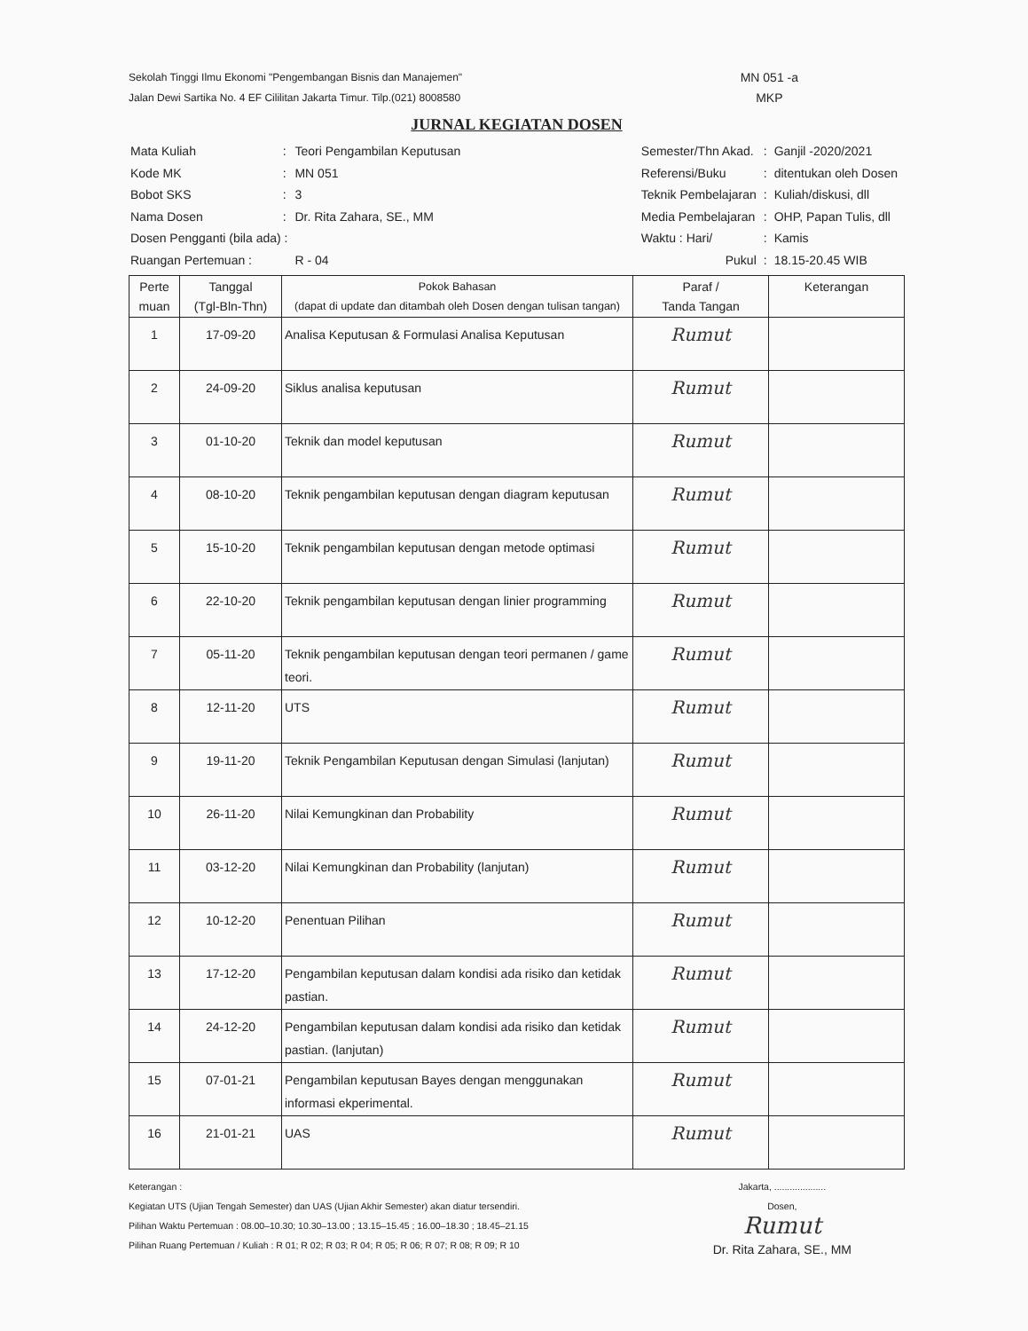Sekolah Tinggi Ilmu Ekonomi "Pengembangan Bisnis dan Manajemen"
Jalan Dewi Sartika No. 4 EF Cililitan Jakarta Timur. Tilp.(021) 8008580
MN 051 -a
MKP
JURNAL KEGIATAN DOSEN
| Mata Kuliah | : | Teori Pengambilan Keputusan |
| Kode MK | : | MN 051 |
| Bobot SKS | : | 3 |
| Nama Dosen | : | Dr. Rita Zahara, SE., MM |
| Dosen Pengganti (bila ada) : | | |
| Ruangan Pertemuan : | | R - 04 |
| Semester/Thn Akad. | : | Ganjil -2020/2021 |
| Referensi/Buku | : | ditentukan oleh Dosen |
| Teknik Pembelajaran | : | Kuliah/diskusi, dll |
| Media Pembelajaran | : | OHP, Papan Tulis, dll |
| Waktu : Hari/ | : | Kamis |
| Pukul | : | 18.15-20.45 WIB |
| Perte muan | Tanggal (Tgl-Bln-Thn) | Pokok Bahasan (dapat di update dan ditambah oleh Dosen dengan tulisan tangan) | Paraf / Tanda Tangan | Keterangan |
| --- | --- | --- | --- | --- |
| 1 | 17-09-20 | Analisa Keputusan & Formulasi Analisa Keputusan | Rumut | |
| 2 | 24-09-20 | Siklus analisa keputusan | Rumut | |
| 3 | 01-10-20 | Teknik dan model keputusan | Rumut | |
| 4 | 08-10-20 | Teknik pengambilan keputusan dengan diagram keputusan | Rumut | |
| 5 | 15-10-20 | Teknik pengambilan keputusan dengan metode optimasi | Rumut | |
| 6 | 22-10-20 | Teknik pengambilan keputusan dengan linier programming | Rumut | |
| 7 | 05-11-20 | Teknik pengambilan keputusan dengan teori permanen / game teori. | Rumut | |
| 8 | 12-11-20 | UTS | Rumut | |
| 9 | 19-11-20 | Teknik Pengambilan Keputusan dengan Simulasi (lanjutan) | Rumut | |
| 10 | 26-11-20 | Nilai Kemungkinan dan Probability | Rumut | |
| 11 | 03-12-20 | Nilai Kemungkinan dan Probability (lanjutan) | Rumut | |
| 12 | 10-12-20 | Penentuan Pilihan | Rumut | |
| 13 | 17-12-20 | Pengambilan keputusan dalam kondisi ada risiko dan ketidak pastian. | Rumut | |
| 14 | 24-12-20 | Pengambilan keputusan dalam kondisi ada risiko dan ketidak pastian. (lanjutan) | Rumut | |
| 15 | 07-01-21 | Pengambilan keputusan Bayes dengan menggunakan informasi ekperimental. | Rumut | |
| 16 | 21-01-21 | UAS | Rumut | |
Keterangan :
Kegiatan UTS (Ujian Tengah Semester) dan UAS (Ujian Akhir Semester) akan diatur tersendiri.
Pilihan Waktu Pertemuan : 08.00–10.30; 10.30–13.00 ; 13.15–15.45 ; 16.00–18.30 ; 18.45–21.15
Pilihan Ruang Pertemuan / Kuliah : R 01; R 02; R 03; R 04; R 05; R 06; R 07; R 08; R 09; R 10
Jakarta, ....................
Dosen,
Rumut
Dr. Rita Zahara, SE., MM